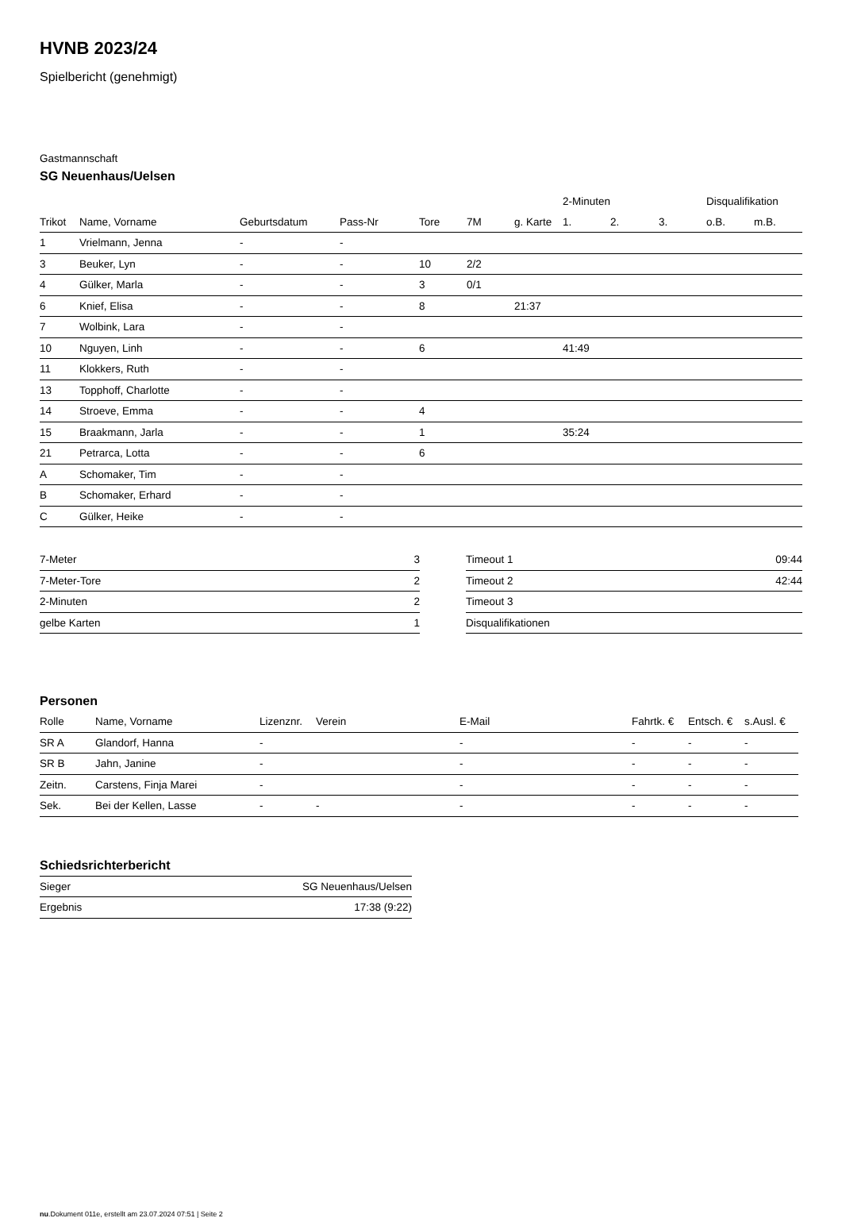HVNB 2023/24
Spielbericht (genehmigt)
Gastmannschaft
SG Neuenhaus/Uelsen
| | | | | | | | 2-Minuten | | | Disqualifikation | |
| --- | --- | --- | --- | --- | --- | --- | --- | --- | --- | --- | --- |
| Trikot | Name, Vorname | Geburtsdatum | Pass-Nr | Tore | 7M | g. Karte | 1. | 2. | 3. | o.B. | m.B. |
| 1 | Vrielmann, Jenna | - | - | | | | | | | | |
| 3 | Beuker, Lyn | - | - | 10 | 2/2 | | | | | | |
| 4 | Gülker, Marla | - | - | 3 | 0/1 | | | | | | |
| 6 | Knief, Elisa | - | - | 8 | | 21:37 | | | | | |
| 7 | Wolbink, Lara | - | - | | | | | | | | |
| 10 | Nguyen, Linh | - | - | 6 | | | 41:49 | | | | |
| 11 | Klokkers, Ruth | - | - | | | | | | | | |
| 13 | Topphoff, Charlotte | - | - | | | | | | | | |
| 14 | Stroeve, Emma | - | - | 4 | | | | | | | |
| 15 | Braakmann, Jarla | - | - | 1 | | | 35:24 | | | | |
| 21 | Petrarca, Lotta | - | - | 6 | | | | | | | |
| A | Schomaker, Tim | - | - | | | | | | | | |
| B | Schomaker, Erhard | - | - | | | | | | | | |
| C | Gülker, Heike | - | - | | | | | | | | |
| 7-Meter | 3 |
| 7-Meter-Tore | 2 |
| 2-Minuten | 2 |
| gelbe Karten | 1 |
| Timeout 1 | 09:44 |
| Timeout 2 | 42:44 |
| Timeout 3 | |
| Disqualifikationen | |
Personen
| Rolle | Name, Vorname | Lizenznr. | Verein | E-Mail | Fahrtk. € | Entsch. € | s.Ausl. € |
| --- | --- | --- | --- | --- | --- | --- | --- |
| SR A | Glandorf, Hanna | - | | - | - | - | - |
| SR B | Jahn, Janine | - | | - | - | - | - |
| Zeitn. | Carstens, Finja Marei | - | | - | - | - | - |
| Sek. | Bei der Kellen, Lasse | - | - | - | - | - | - |
Schiedsrichterbericht
| Sieger | SG Neuenhaus/Uelsen |
| Ergebnis | 17:38 (9:22) |
nu.Dokument 011e, erstellt am 23.07.2024 07:51 | Seite 2